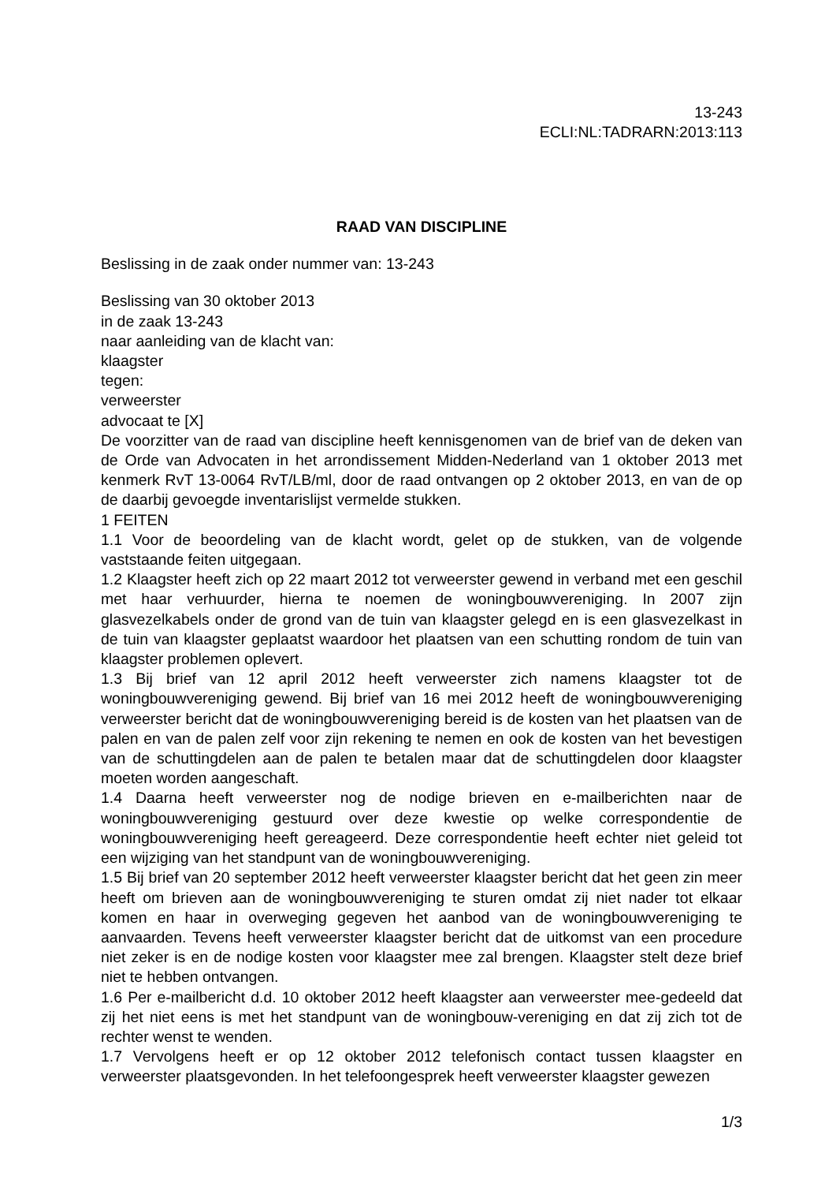13-243
ECLI:NL:TADRARN:2013:113
RAAD VAN DISCIPLINE
Beslissing in de zaak onder nummer van: 13-243
Beslissing van 30 oktober 2013
in de zaak 13-243
naar aanleiding van de klacht van:
klaagster
tegen:
verweerster
advocaat te [X]
De voorzitter van de raad van discipline heeft kennisgenomen van de brief van de deken van de Orde van Advocaten in het arrondissement Midden-Nederland van 1 oktober 2013 met kenmerk RvT 13-0064 RvT/LB/ml, door de raad ontvangen op 2 oktober 2013, en van de op de daarbij gevoegde inventarislijst vermelde stukken.
1 FEITEN
1.1 Voor de beoordeling van de klacht wordt, gelet op de stukken, van de volgende vaststaande feiten uitgegaan.
1.2 Klaagster heeft zich op 22 maart 2012 tot verweerster gewend in verband met een geschil met haar verhuurder, hierna te noemen de woningbouwvereniging. In 2007 zijn glasvezelkabels onder de grond van de tuin van klaagster gelegd en is een glasvezelkast in de tuin van klaagster geplaatst waardoor het plaatsen van een schutting rondom de tuin van klaagster problemen oplevert.
1.3 Bij brief van 12 april 2012 heeft verweerster zich namens klaagster tot de woningbouwvereniging gewend. Bij brief van 16 mei 2012 heeft de woningbouwvereniging verweerster bericht dat de woningbouwvereniging bereid is de kosten van het plaatsen van de palen en van de palen zelf voor zijn rekening te nemen en ook de kosten van het bevestigen van de schuttingdelen aan de palen te betalen maar dat de schuttingdelen door klaagster moeten worden aangeschaft.
1.4 Daarna heeft verweerster nog de nodige brieven en e-mailberichten naar de woningbouwvereniging gestuurd over deze kwestie op welke correspondentie de woningbouwvereniging heeft gereageerd. Deze correspondentie heeft echter niet geleid tot een wijziging van het standpunt van de woningbouwvereniging.
1.5 Bij brief van 20 september 2012 heeft verweerster klaagster bericht dat het geen zin meer heeft om brieven aan de woningbouwvereniging te sturen omdat zij niet nader tot elkaar komen en haar in overweging gegeven het aanbod van de woningbouwvereniging te aanvaarden. Tevens heeft verweerster klaagster bericht dat de uitkomst van een procedure niet zeker is en de nodige kosten voor klaagster mee zal brengen. Klaagster stelt deze brief niet te hebben ontvangen.
1.6 Per e-mailbericht d.d. 10 oktober 2012 heeft klaagster aan verweerster mee-gedeeld dat zij het niet eens is met het standpunt van de woningbouw-vereniging en dat zij zich tot de rechter wenst te wenden.
1.7 Vervolgens heeft er op 12 oktober 2012 telefonisch contact tussen klaagster en verweerster plaatsgevonden. In het telefoongesprek heeft verweerster klaagster gewezen
1/3